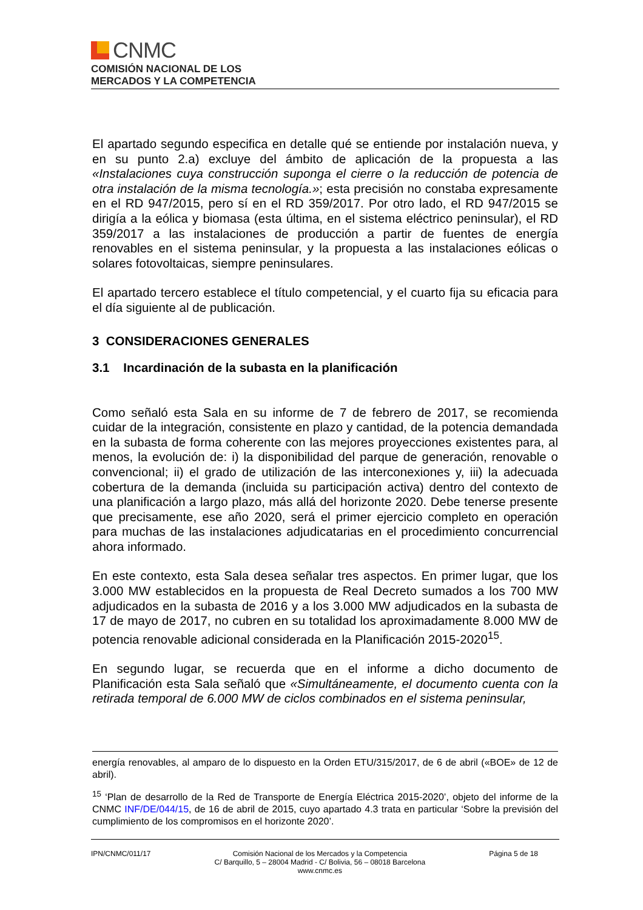CNMC
COMISIÓN NACIONAL DE LOS
MERCADOS Y LA COMPETENCIA
El apartado segundo especifica en detalle qué se entiende por instalación nueva, y en su punto 2.a) excluye del ámbito de aplicación de la propuesta a las «Instalaciones cuya construcción suponga el cierre o la reducción de potencia de otra instalación de la misma tecnología.»; esta precisión no constaba expresamente en el RD 947/2015, pero sí en el RD 359/2017. Por otro lado, el RD 947/2015 se dirigía a la eólica y biomasa (esta última, en el sistema eléctrico peninsular), el RD 359/2017 a las instalaciones de producción a partir de fuentes de energía renovables en el sistema peninsular, y la propuesta a las instalaciones eólicas o solares fotovoltaicas, siempre peninsulares.
El apartado tercero establece el título competencial, y el cuarto fija su eficacia para el día siguiente al de publicación.
3 CONSIDERACIONES GENERALES
3.1 Incardinación de la subasta en la planificación
Como señaló esta Sala en su informe de 7 de febrero de 2017, se recomienda cuidar de la integración, consistente en plazo y cantidad, de la potencia demandada en la subasta de forma coherente con las mejores proyecciones existentes para, al menos, la evolución de: i) la disponibilidad del parque de generación, renovable o convencional; ii) el grado de utilización de las interconexiones y, iii) la adecuada cobertura de la demanda (incluida su participación activa) dentro del contexto de una planificación a largo plazo, más allá del horizonte 2020. Debe tenerse presente que precisamente, ese año 2020, será el primer ejercicio completo en operación para muchas de las instalaciones adjudicatarias en el procedimiento concurrencial ahora informado.
En este contexto, esta Sala desea señalar tres aspectos. En primer lugar, que los 3.000 MW establecidos en la propuesta de Real Decreto sumados a los 700 MW adjudicados en la subasta de 2016 y a los 3.000 MW adjudicados en la subasta de 17 de mayo de 2017, no cubren en su totalidad los aproximadamente 8.000 MW de potencia renovable adicional considerada en la Planificación 2015-2020<sup>15</sup>.
En segundo lugar, se recuerda que en el informe a dicho documento de Planificación esta Sala señaló que «Simultáneamente, el documento cuenta con la retirada temporal de 6.000 MW de ciclos combinados en el sistema peninsular,
energía renovables, al amparo de lo dispuesto en la Orden ETU/315/2017, de 6 de abril («BOE» de 12 de abril).
<sup>15</sup> ‘Plan de desarrollo de la Red de Transporte de Energía Eléctrica 2015-2020’, objeto del informe de la CNMC INF/DE/044/15, de 16 de abril de 2015, cuyo apartado 4.3 trata en particular ‘Sobre la previsión del cumplimiento de los compromisos en el horizonte 2020’.
IPN/CNMC/011/17 Comisión Nacional de los Mercados y la Competencia
C/ Barquillo, 5 – 28004 Madrid - C/ Bolivia, 56 – 08018 Barcelona
www.cnmc.es
Página 5 de 18